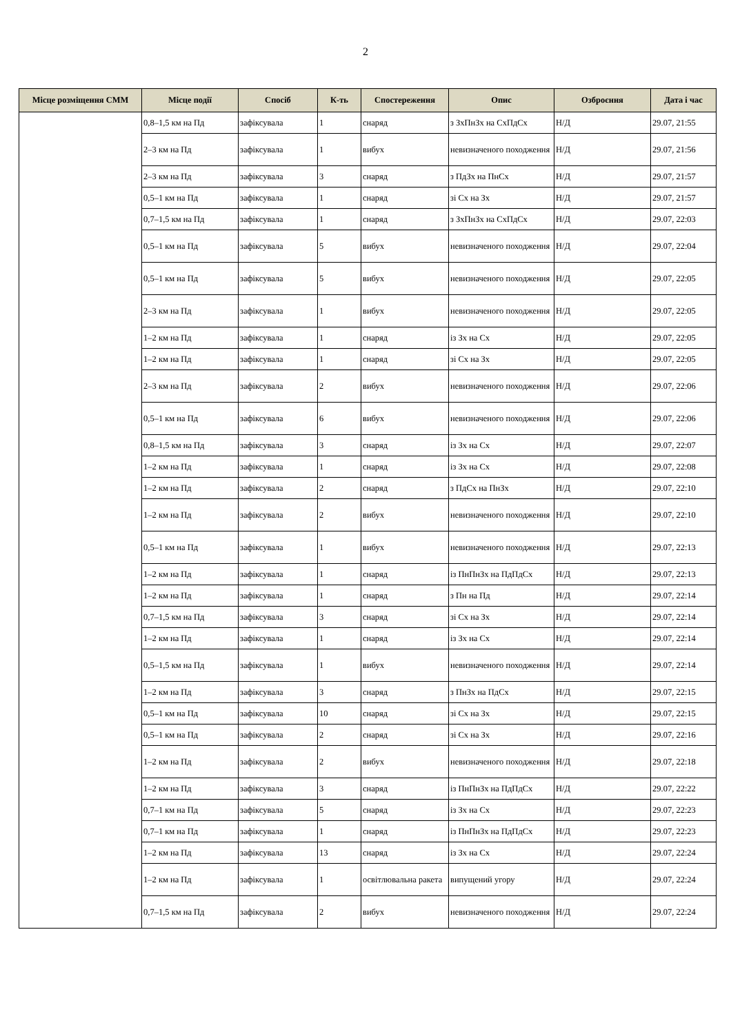2
| Місце розміщення СММ | Місце події | Спосіб | К-ть | Спостереження | Опис | Озброєння | Дата і час |
| --- | --- | --- | --- | --- | --- | --- | --- |
| | 0,8–1,5 км на Пд | зафіксувала | 1 | снаряд | з ЗхПнЗх на СхПдСх | Н/Д | 29.07, 21:55 |
| | 2–3 км на Пд | зафіксувала | 1 | вибух | невизначеного походження | Н/Д | 29.07, 21:56 |
| | 2–3 км на Пд | зафіксувала | 3 | снаряд | з ПдЗх на ПнСх | Н/Д | 29.07, 21:57 |
| | 0,5–1 км на Пд | зафіксувала | 1 | снаряд | зі Сх на Зх | Н/Д | 29.07, 21:57 |
| | 0,7–1,5 км на Пд | зафіксувала | 1 | снаряд | з ЗхПнЗх на СхПдСх | Н/Д | 29.07, 22:03 |
| | 0,5–1 км на Пд | зафіксувала | 5 | вибух | невизначеного походження | Н/Д | 29.07, 22:04 |
| | 0,5–1 км на Пд | зафіксувала | 5 | вибух | невизначеного походження | Н/Д | 29.07, 22:05 |
| | 2–3 км на Пд | зафіксувала | 1 | вибух | невизначеного походження | Н/Д | 29.07, 22:05 |
| | 1–2 км на Пд | зафіксувала | 1 | снаряд | із Зх на Сх | Н/Д | 29.07, 22:05 |
| | 1–2 км на Пд | зафіксувала | 1 | снаряд | зі Сх на Зх | Н/Д | 29.07, 22:05 |
| | 2–3 км на Пд | зафіксувала | 2 | вибух | невизначеного походження | Н/Д | 29.07, 22:06 |
| | 0,5–1 км на Пд | зафіксувала | 6 | вибух | невизначеного походження | Н/Д | 29.07, 22:06 |
| | 0,8–1,5 км на Пд | зафіксувала | 3 | снаряд | із Зх на Сх | Н/Д | 29.07, 22:07 |
| | 1–2 км на Пд | зафіксувала | 1 | снаряд | із Зх на Сх | Н/Д | 29.07, 22:08 |
| | 1–2 км на Пд | зафіксувала | 2 | снаряд | з ПдСх на ПнЗх | Н/Д | 29.07, 22:10 |
| | 1–2 км на Пд | зафіксувала | 2 | вибух | невизначеного походження | Н/Д | 29.07, 22:10 |
| | 0,5–1 км на Пд | зафіксувала | 1 | вибух | невизначеного походження | Н/Д | 29.07, 22:13 |
| | 1–2 км на Пд | зафіксувала | 1 | снаряд | із ПнПнЗх на ПдПдСх | Н/Д | 29.07, 22:13 |
| | 1–2 км на Пд | зафіксувала | 1 | снаряд | з Пн на Пд | Н/Д | 29.07, 22:14 |
| | 0,7–1,5 км на Пд | зафіксувала | 3 | снаряд | зі Сх на Зх | Н/Д | 29.07, 22:14 |
| | 1–2 км на Пд | зафіксувала | 1 | снаряд | із Зх на Сх | Н/Д | 29.07, 22:14 |
| | 0,5–1,5 км на Пд | зафіксувала | 1 | вибух | невизначеного походження | Н/Д | 29.07, 22:14 |
| | 1–2 км на Пд | зафіксувала | 3 | снаряд | з ПнЗх на ПдСх | Н/Д | 29.07, 22:15 |
| | 0,5–1 км на Пд | зафіксувала | 10 | снаряд | зі Сх на Зх | Н/Д | 29.07, 22:15 |
| | 0,5–1 км на Пд | зафіксувала | 2 | снаряд | зі Сх на Зх | Н/Д | 29.07, 22:16 |
| | 1–2 км на Пд | зафіксувала | 2 | вибух | невизначеного походження | Н/Д | 29.07, 22:18 |
| | 1–2 км на Пд | зафіксувала | 3 | снаряд | із ПнПнЗх на ПдПдСх | Н/Д | 29.07, 22:22 |
| | 0,7–1 км на Пд | зафіксувала | 5 | снаряд | із Зх на Сх | Н/Д | 29.07, 22:23 |
| | 0,7–1 км на Пд | зафіксувала | 1 | снаряд | із ПнПнЗх на ПдПдСх | Н/Д | 29.07, 22:23 |
| | 1–2 км на Пд | зафіксувала | 13 | снаряд | із Зх на Сх | Н/Д | 29.07, 22:24 |
| | 1–2 км на Пд | зафіксувала | 1 | освітлювальна ракета | випущений угору | Н/Д | 29.07, 22:24 |
| | 0,7–1,5 км на Пд | зафіксувала | 2 | вибух | невизначеного походження | Н/Д | 29.07, 22:24 |